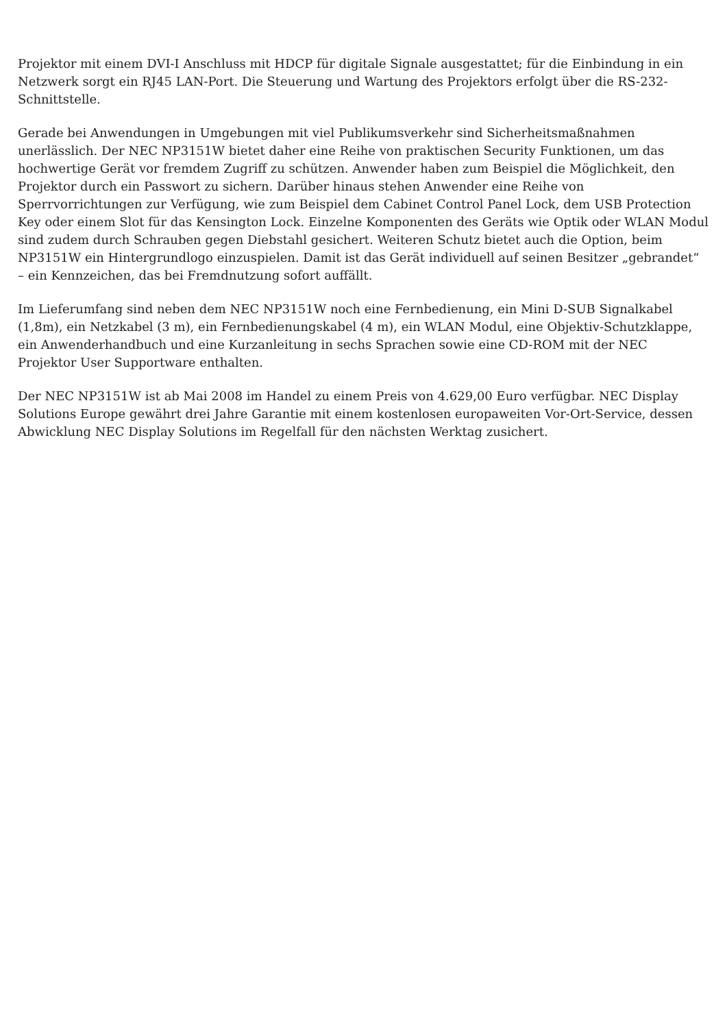Projektor mit einem DVI-I Anschluss mit HDCP für digitale Signale ausgestattet; für die Einbindung in ein Netzwerk sorgt ein RJ45 LAN-Port. Die Steuerung und Wartung des Projektors erfolgt über die RS-232-Schnittstelle.
Gerade bei Anwendungen in Umgebungen mit viel Publikumsverkehr sind Sicherheitsmaßnahmen unerlässlich. Der NEC NP3151W bietet daher eine Reihe von praktischen Security Funktionen, um das hochwertige Gerät vor fremdem Zugriff zu schützen. Anwender haben zum Beispiel die Möglichkeit, den Projektor durch ein Passwort zu sichern. Darüber hinaus stehen Anwender eine Reihe von Sperrvorrichtungen zur Verfügung, wie zum Beispiel dem Cabinet Control Panel Lock, dem USB Protection Key oder einem Slot für das Kensington Lock. Einzelne Komponenten des Geräts wie Optik oder WLAN Modul sind zudem durch Schrauben gegen Diebstahl gesichert. Weiteren Schutz bietet auch die Option, beim NP3151W ein Hintergrundlogo einzuspielen. Damit ist das Gerät individuell auf seinen Besitzer „gebrandet“ – ein Kennzeichen, das bei Fremdnutzung sofort auffällt.
Im Lieferumfang sind neben dem NEC NP3151W noch eine Fernbedienung, ein Mini D-SUB Signalkabel (1,8m), ein Netzkabel (3 m), ein Fernbedienungskabel (4 m), ein WLAN Modul, eine Objektiv-Schutzklappe, ein Anwenderhandbuch und eine Kurzanleitung in sechs Sprachen sowie eine CD-ROM mit der NEC Projektor User Supportware enthalten.
Der NEC NP3151W ist ab Mai 2008 im Handel zu einem Preis von 4.629,00 Euro verfügbar. NEC Display Solutions Europe gewährt drei Jahre Garantie mit einem kostenlosen europaweiten Vor-Ort-Service, dessen Abwicklung NEC Display Solutions im Regelfall für den nächsten Werktag zusichert.